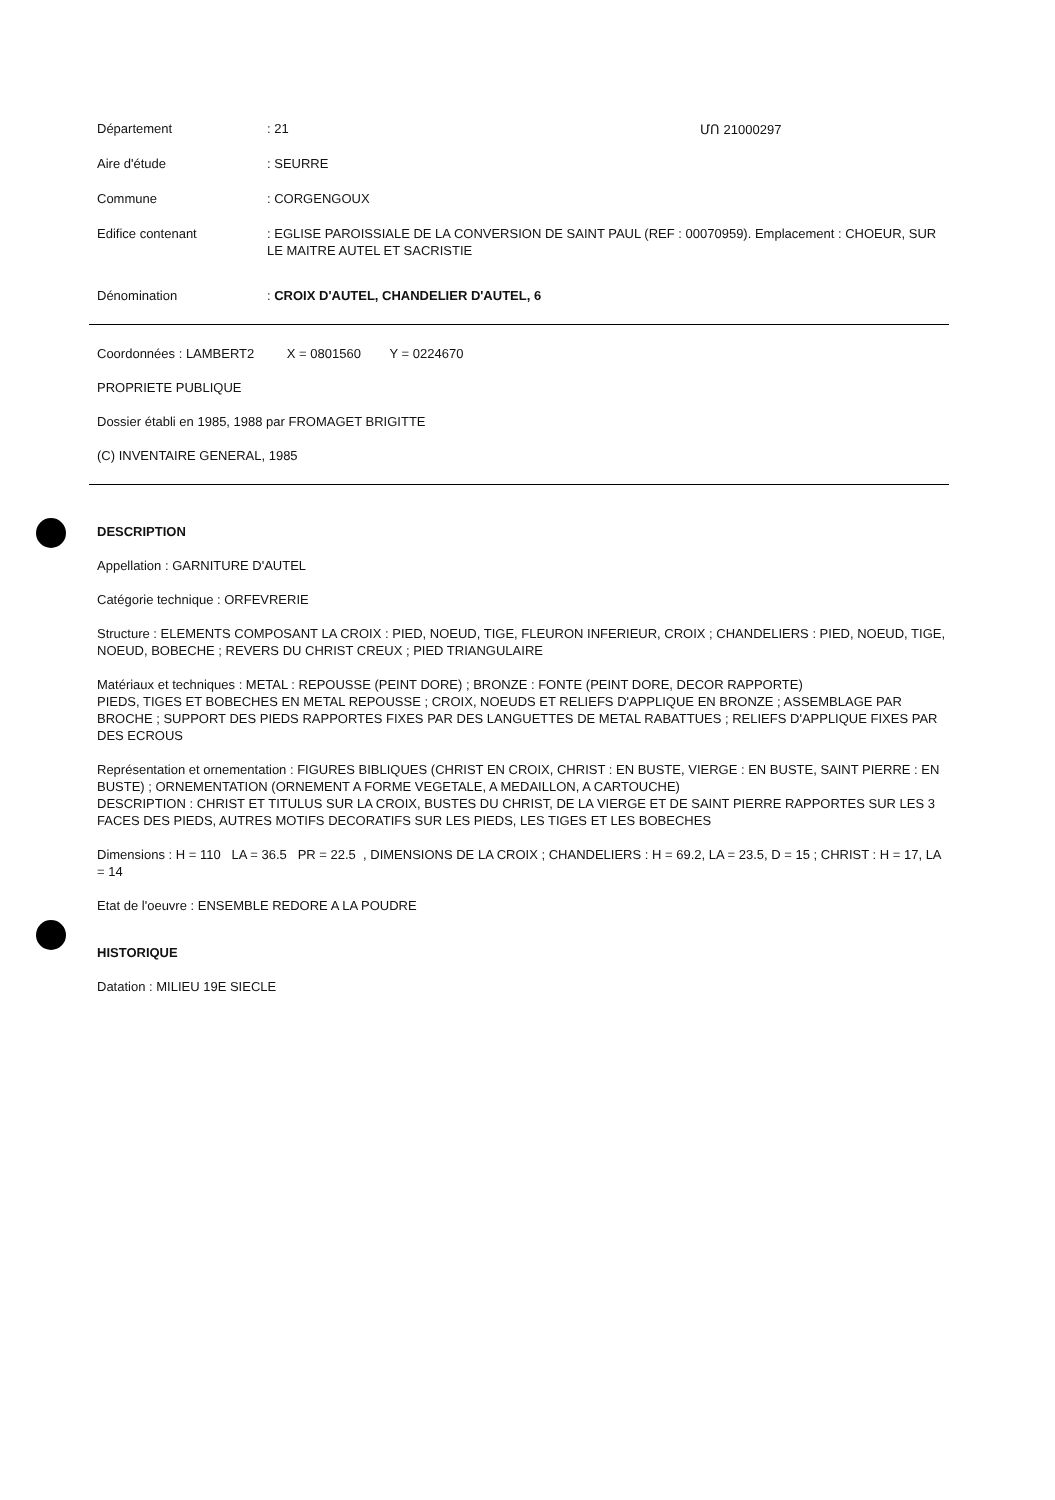ՄՈ 21000297
Département : 21
Aire d'étude : SEURRE
Commune : CORGENGOUX
Edifice contenant : EGLISE PAROISSIALE DE LA CONVERSION DE SAINT PAUL (REF : 00070959). Emplacement : CHOEUR, SUR LE MAITRE AUTEL ET SACRISTIE
Dénomination : CROIX D'AUTEL, CHANDELIER D'AUTEL, 6
Coordonnées : LAMBERT2 X = 0801560 Y = 0224670
PROPRIETE PUBLIQUE
Dossier établi en 1985, 1988 par FROMAGET BRIGITTE
(C) INVENTAIRE GENERAL, 1985
DESCRIPTION
Appellation : GARNITURE D'AUTEL
Catégorie technique : ORFEVRERIE
Structure : ELEMENTS COMPOSANT LA CROIX : PIED, NOEUD, TIGE, FLEURON INFERIEUR, CROIX ; CHANDELIERS : PIED, NOEUD, TIGE, NOEUD, BOBECHE ; REVERS DU CHRIST CREUX ; PIED TRIANGULAIRE
Matériaux et techniques : METAL : REPOUSSE (PEINT DORE) ; BRONZE : FONTE (PEINT DORE, DECOR RAPPORTE)
PIEDS, TIGES ET BOBECHES EN METAL REPOUSSE ; CROIX, NOEUDS ET RELIEFS D'APPLIQUE EN BRONZE ; ASSEMBLAGE PAR BROCHE ; SUPPORT DES PIEDS RAPPORTES FIXES PAR DES LANGUETTES DE METAL RABATTUES ; RELIEFS D'APPLIQUE FIXES PAR DES ECROUS
Représentation et ornementation : FIGURES BIBLIQUES (CHRIST EN CROIX, CHRIST : EN BUSTE, VIERGE : EN BUSTE, SAINT PIERRE : EN BUSTE) ; ORNEMENTATION (ORNEMENT A FORME VEGETALE, A MEDAILLON, A CARTOUCHE)
DESCRIPTION : CHRIST ET TITULUS SUR LA CROIX, BUSTES DU CHRIST, DE LA VIERGE ET DE SAINT PIERRE RAPPORTES SUR LES 3 FACES DES PIEDS, AUTRES MOTIFS DECORATIFS SUR LES PIEDS, LES TIGES ET LES BOBECHES
Dimensions : H = 110 LA = 36.5 PR = 22.5 , DIMENSIONS DE LA CROIX ; CHANDELIERS : H = 69.2, LA = 23.5, D = 15 ; CHRIST : H = 17, LA = 14
Etat de l'oeuvre : ENSEMBLE REDORE A LA POUDRE
HISTORIQUE
Datation : MILIEU 19E SIECLE